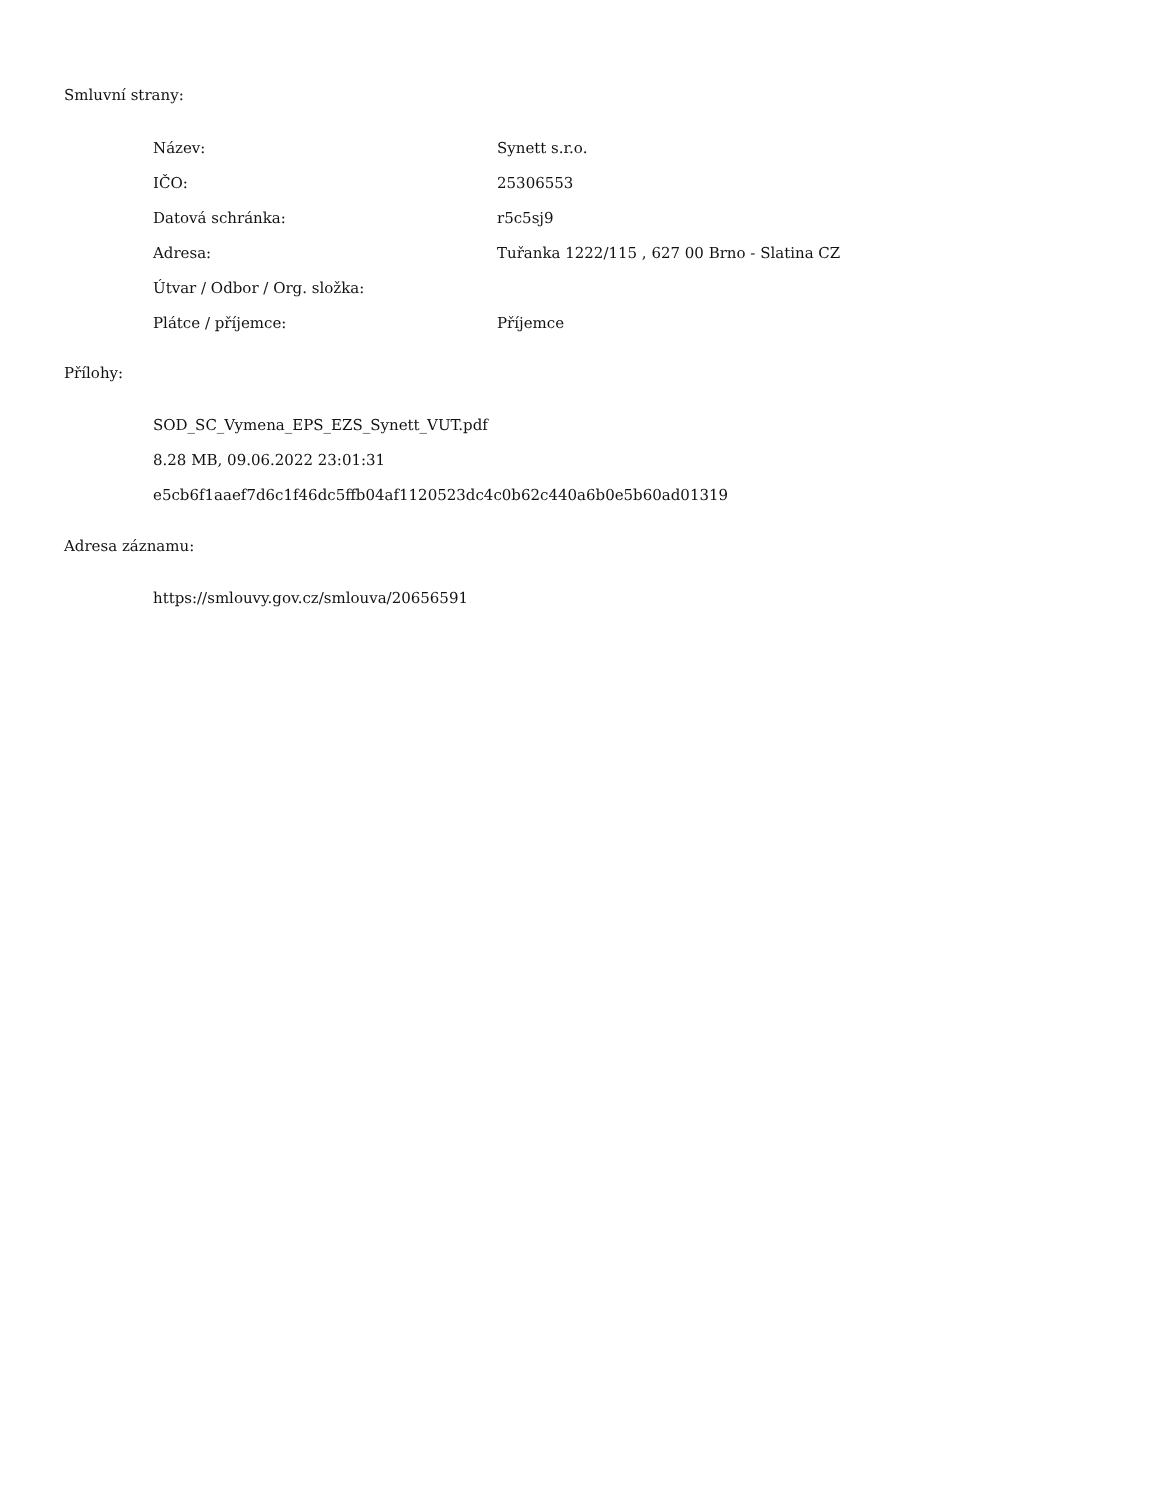Smluvní strany:
| Název: | Synett s.r.o. |
| IČO: | 25306553 |
| Datová schránka: | r5c5sj9 |
| Adresa: | Tuřanka 1222/115 , 627 00 Brno - Slatina CZ |
| Útvar / Odbor / Org. složka: | |
| Plátce / příjemce: | Příjemce |
Přílohy:
SOD_SC_Vymena_EPS_EZS_Synett_VUT.pdf
8.28 MB, 09.06.2022 23:01:31
e5cb6f1aaef7d6c1f46dc5ffb04af1120523dc4c0b62c440a6b0e5b60ad01319
Adresa záznamu:
https://smlouvy.gov.cz/smlouva/20656591